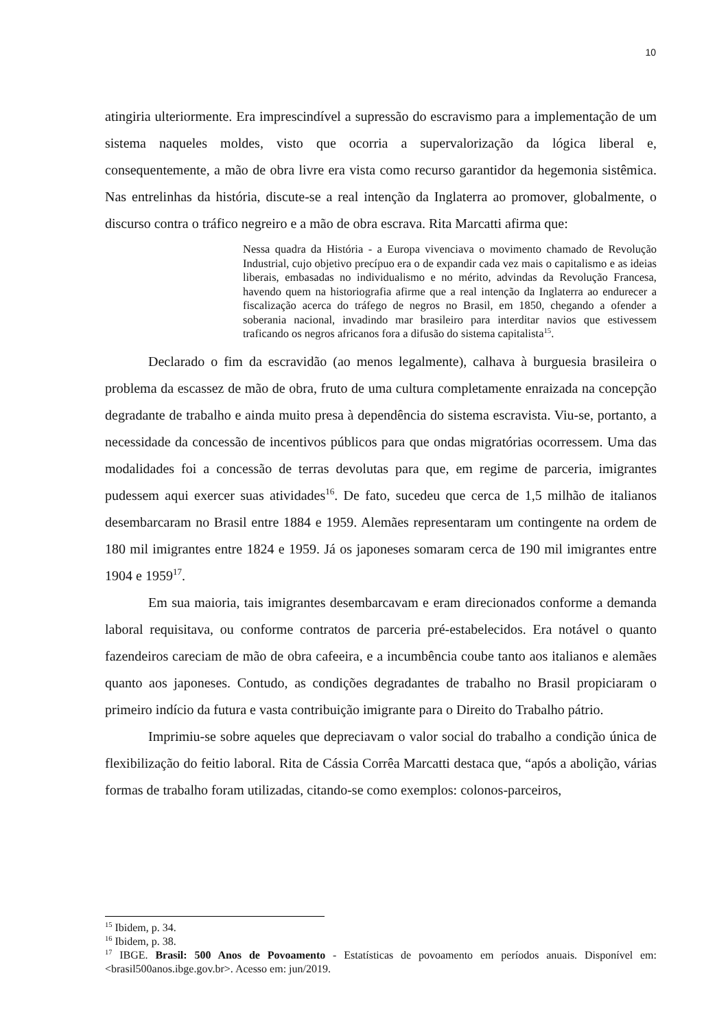10
atingiria ulteriormente. Era imprescindível a supressão do escravismo para a implementação de um sistema naqueles moldes, visto que ocorria a supervalorização da lógica liberal e, consequentemente, a mão de obra livre era vista como recurso garantidor da hegemonia sistêmica. Nas entrelinhas da história, discute-se a real intenção da Inglaterra ao promover, globalmente, o discurso contra o tráfico negreiro e a mão de obra escrava. Rita Marcatti afirma que:
Nessa quadra da História - a Europa vivenciava o movimento chamado de Revolução Industrial, cujo objetivo precípuo era o de expandir cada vez mais o capitalismo e as ideias liberais, embasadas no individualismo e no mérito, advindas da Revolução Francesa, havendo quem na historiografia afirme que a real intenção da Inglaterra ao endurecer a fiscalização acerca do tráfego de negros no Brasil, em 1850, chegando a ofender a soberania nacional, invadindo mar brasileiro para interditar navios que estivessem traficando os negros africanos fora a difusão do sistema capitalista<sup>15</sup>.
Declarado o fim da escravidão (ao menos legalmente), calhava à burguesia brasileira o problema da escassez de mão de obra, fruto de uma cultura completamente enraizada na concepção degradante de trabalho e ainda muito presa à dependência do sistema escravista. Viu-se, portanto, a necessidade da concessão de incentivos públicos para que ondas migratórias ocorressem. Uma das modalidades foi a concessão de terras devolutas para que, em regime de parceria, imigrantes pudessem aqui exercer suas atividades<sup>16</sup>. De fato, sucedeu que cerca de 1,5 milhão de italianos desembarcaram no Brasil entre 1884 e 1959. Alemães representaram um contingente na ordem de 180 mil imigrantes entre 1824 e 1959. Já os japoneses somaram cerca de 190 mil imigrantes entre 1904 e 1959<sup>17</sup>.
Em sua maioria, tais imigrantes desembarcavam e eram direcionados conforme a demanda laboral requisitava, ou conforme contratos de parceria pré-estabelecidos. Era notável o quanto fazendeiros careciam de mão de obra cafeeira, e a incumbência coube tanto aos italianos e alemães quanto aos japoneses. Contudo, as condições degradantes de trabalho no Brasil propiciaram o primeiro indício da futura e vasta contribuição imigrante para o Direito do Trabalho pátrio.
Imprimiu-se sobre aqueles que depreciavam o valor social do trabalho a condição única de flexibilização do feitio laboral. Rita de Cássia Corrêa Marcatti destaca que, “após a abolição, várias formas de trabalho foram utilizadas, citando-se como exemplos: colonos-parceiros,
<sup>15</sup> Ibidem, p. 34.
<sup>16</sup> Ibidem, p. 38.
<sup>17</sup> IBGE. Brasil: 500 Anos de Povoamento - Estatísticas de povoamento em períodos anuais. Disponível em: <brasil500anos.ibge.gov.br>. Acesso em: jun/2019.